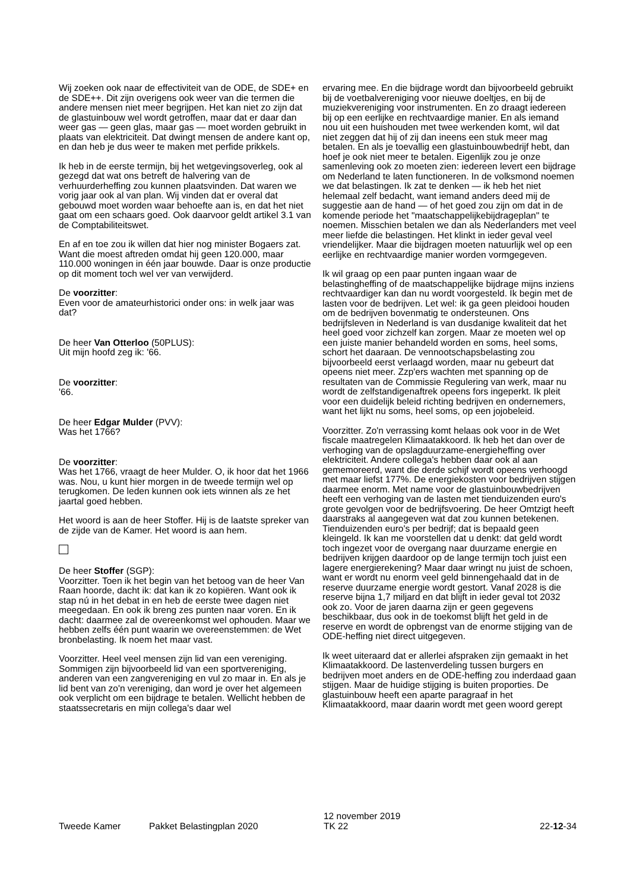Wij zoeken ook naar de effectiviteit van de ODE, de SDE+ en de SDE++. Dit zijn overigens ook weer van die termen die andere mensen niet meer begrijpen. Het kan niet zo zijn dat de glastuinbouw wel wordt getroffen, maar dat er daar dan weer gas — geen glas, maar gas — moet worden gebruikt in plaats van elektriciteit. Dat dwingt mensen de andere kant op, en dan heb je dus weer te maken met perfide prikkels.
Ik heb in de eerste termijn, bij het wetgevingsoverleg, ook al gezegd dat wat ons betreft de halvering van de verhuurderheffing zou kunnen plaatsvinden. Dat waren we vorig jaar ook al van plan. Wij vinden dat er overal dat gebouwd moet worden waar behoefte aan is, en dat het niet gaat om een schaars goed. Ook daarvoor geldt artikel 3.1 van de Comptabiliteitswet.
En af en toe zou ik willen dat hier nog minister Bogaers zat. Want die moest aftreden omdat hij geen 120.000, maar 110.000 woningen in één jaar bouwde. Daar is onze productie op dit moment toch wel ver van verwijderd.
De voorzitter:
Even voor de amateurhistorici onder ons: in welk jaar was dat?
De heer Van Otterloo (50PLUS):
Uit mijn hoofd zeg ik: '66.
De voorzitter:
'66.
De heer Edgar Mulder (PVV):
Was het 1766?
De voorzitter:
Was het 1766, vraagt de heer Mulder. O, ik hoor dat het 1966 was. Nou, u kunt hier morgen in de tweede termijn wel op terugkomen. De leden kunnen ook iets winnen als ze het jaartal goed hebben.
Het woord is aan de heer Stoffer. Hij is de laatste spreker van de zijde van de Kamer. Het woord is aan hem.
De heer Stoffer (SGP):
Voorzitter. Toen ik het begin van het betoog van de heer Van Raan hoorde, dacht ik: dat kan ik zo kopiëren. Want ook ik stap nú in het debat in en heb de eerste twee dagen niet meegedaan. En ook ik breng zes punten naar voren. En ik dacht: daarmee zal de overeenkomst wel ophouden. Maar we hebben zelfs één punt waarin we overeenstemmen: de Wet bronbelasting. Ik noem het maar vast.
Voorzitter. Heel veel mensen zijn lid van een vereniging. Sommigen zijn bijvoorbeeld lid van een sportvereniging, anderen van een zangvereniging en vul zo maar in. En als je lid bent van zo'n vereniging, dan word je over het algemeen ook verplicht om een bijdrage te betalen. Wellicht hebben de staatssecretaris en mijn collega's daar wel
ervaring mee. En die bijdrage wordt dan bijvoorbeeld gebruikt bij de voetbalvereniging voor nieuwe doeltjes, en bij de muziekvereniging voor instrumenten. En zo draagt iedereen bij op een eerlijke en rechtvaardige manier. En als iemand nou uit een huishouden met twee werkenden komt, wil dat niet zeggen dat hij of zij dan ineens een stuk meer mag betalen. En als je toevallig een glastuinbouwbedrijf hebt, dan hoef je ook niet meer te betalen. Eigenlijk zou je onze samenleving ook zo moeten zien: iedereen levert een bijdrage om Nederland te laten functioneren. In de volksmond noemen we dat belastingen. Ik zat te denken — ik heb het niet helemaal zelf bedacht, want iemand anders deed mij de suggestie aan de hand — of het goed zou zijn om dat in de komende periode het "maatschappelijkebijdrageplan" te noemen. Misschien betalen we dan als Nederlanders met veel meer liefde die belastingen. Het klinkt in ieder geval veel vriendelijker. Maar die bijdragen moeten natuurlijk wel op een eerlijke en rechtvaardige manier worden vormgegeven.
Ik wil graag op een paar punten ingaan waar de belastingheffing of de maatschappelijke bijdrage mijns inziens rechtvaardiger kan dan nu wordt voorgesteld. Ik begin met de lasten voor de bedrijven. Let wel: ik ga geen pleidooi houden om de bedrijven bovenmatig te ondersteunen. Ons bedrijfsleven in Nederland is van dusdanige kwaliteit dat het heel goed voor zichzelf kan zorgen. Maar ze moeten wel op een juiste manier behandeld worden en soms, heel soms, schort het daaraan. De vennootschapsbelasting zou bijvoorbeeld eerst verlaagd worden, maar nu gebeurt dat opeens niet meer. Zzp'ers wachten met spanning op de resultaten van de Commissie Regulering van werk, maar nu wordt de zelfstandigenaftrek opeens fors ingeperkt. Ik pleit voor een duidelijk beleid richting bedrijven en ondernemers, want het lijkt nu soms, heel soms, op een jojobeleid.
Voorzitter. Zo'n verrassing komt helaas ook voor in de Wet fiscale maatregelen Klimaatakkoord. Ik heb het dan over de verhoging van de opslagduurzame-energieheffing over elektriciteit. Andere collega's hebben daar ook al aan gememoreerd, want die derde schijf wordt opeens verhoogd met maar liefst 177%. De energiekosten voor bedrijven stijgen daarmee enorm. Met name voor de glastuinbouwbedrijven heeft een verhoging van de lasten met tienduizenden euro's grote gevolgen voor de bedrijfsvoering. De heer Omtzigt heeft daarstraks al aangegeven wat dat zou kunnen betekenen. Tienduizenden euro's per bedrijf; dat is bepaald geen kleingeld. Ik kan me voorstellen dat u denkt: dat geld wordt toch ingezet voor de overgang naar duurzame energie en bedrijven krijgen daardoor op de lange termijn toch juist een lagere energierekening? Maar daar wringt nu juist de schoen, want er wordt nu enorm veel geld binnengehaald dat in de reserve duurzame energie wordt gestort. Vanaf 2028 is die reserve bijna 1,7 miljard en dat blijft in ieder geval tot 2032 ook zo. Voor de jaren daarna zijn er geen gegevens beschikbaar, dus ook in de toekomst blijft het geld in de reserve en wordt de opbrengst van de enorme stijging van de ODE-heffing niet direct uitgegeven.
Ik weet uiteraard dat er allerlei afspraken zijn gemaakt in het Klimaatakkoord. De lastenverdeling tussen burgers en bedrijven moet anders en de ODE-heffing zou inderdaad gaan stijgen. Maar de huidige stijging is buiten proporties. De glastuinbouw heeft een aparte paragraaf in het Klimaatakkoord, maar daarin wordt met geen woord gerept
Tweede Kamer
Pakket Belastingplan 2020
12 november 2019
TK 22
22-12-34